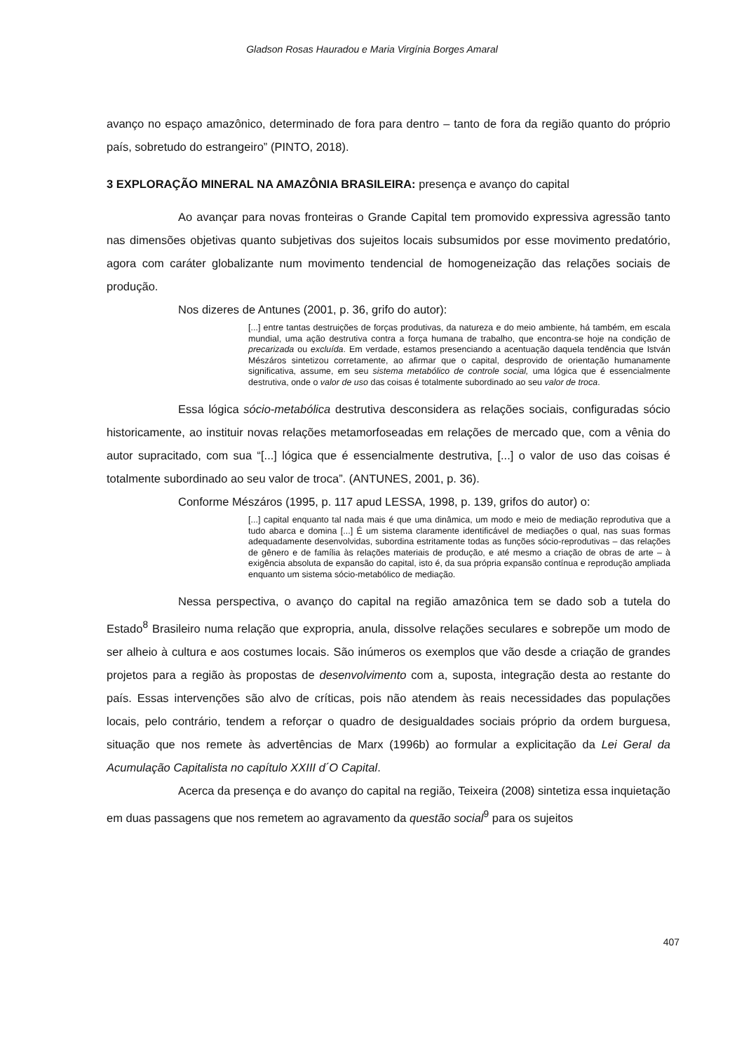Gladson Rosas Hauradou e Maria Virgínia Borges Amaral
avanço no espaço amazônico, determinado de fora para dentro – tanto de fora da região quanto do próprio país, sobretudo do estrangeiro” (PINTO, 2018).
3 EXPLORAÇÃO MINERAL NA AMAZÔNIA BRASILEIRA: presença e avanço do capital
Ao avançar para novas fronteiras o Grande Capital tem promovido expressiva agressão tanto nas dimensões objetivas quanto subjetivas dos sujeitos locais subsumidos por esse movimento predatório, agora com caráter globalizante num movimento tendencial de homogeneização das relações sociais de produção.
Nos dizeres de Antunes (2001, p. 36, grifo do autor):
[...] entre tantas destruições de forças produtivas, da natureza e do meio ambiente, há também, em escala mundial, uma ação destrutiva contra a força humana de trabalho, que encontra-se hoje na condição de precarizada ou excluída. Em verdade, estamos presenciando a acentuação daquela tendência que István Mészáros sintetizou corretamente, ao afirmar que o capital, desprovido de orientação humanamente significativa, assume, em seu sistema metabólico de controle social, uma lógica que é essencialmente destrutiva, onde o valor de uso das coisas é totalmente subordinado ao seu valor de troca.
Essa lógica sócio-metabólica destrutiva desconsidera as relações sociais, configuradas sócio historicamente, ao instituir novas relações metamorfoseadas em relações de mercado que, com a vênia do autor supracitado, com sua “[...] lógica que é essencialmente destrutiva, [...] o valor de uso das coisas é totalmente subordinado ao seu valor de troca”. (ANTUNES, 2001, p. 36).
Conforme Mészáros (1995, p. 117 apud LESSA, 1998, p. 139, grifos do autor) o:
[...] capital enquanto tal nada mais é que uma dinâmica, um modo e meio de mediação reprodutiva que a tudo abarca e domina [...] É um sistema claramente identificável de mediações o qual, nas suas formas adequadamente desenvolvidas, subordina estritamente todas as funções sócio-reprodutivas – das relações de gênero e de família às relações materiais de produção, e até mesmo a criação de obras de arte – à exigência absoluta de expansão do capital, isto é, da sua própria expansão contínua e reprodução ampliada enquanto um sistema sócio-metabólico de mediação.
Nessa perspectiva, o avanço do capital na região amazônica tem se dado sob a tutela do Estado<sup>8</sup> Brasileiro numa relação que expropria, anula, dissolve relações seculares e sobrepõe um modo de ser alheio à cultura e aos costumes locais. São inúmeros os exemplos que vão desde a criação de grandes projetos para a região às propostas de desenvolvimento com a, suposta, integração desta ao restante do país. Essas intervenções são alvo de críticas, pois não atendem às reais necessidades das populações locais, pelo contrário, tendem a reforçar o quadro de desigualdades sociais próprio da ordem burguesa, situação que nos remete às advertências de Marx (1996b) ao formular a explicitação da Lei Geral da Acumulação Capitalista no capítulo XXIII d´O Capital.
Acerca da presença e do avanço do capital na região, Teixeira (2008) sintetiza essa inquietação em duas passagens que nos remetem ao agravamento da questão social<sup>9</sup> para os sujeitos
407